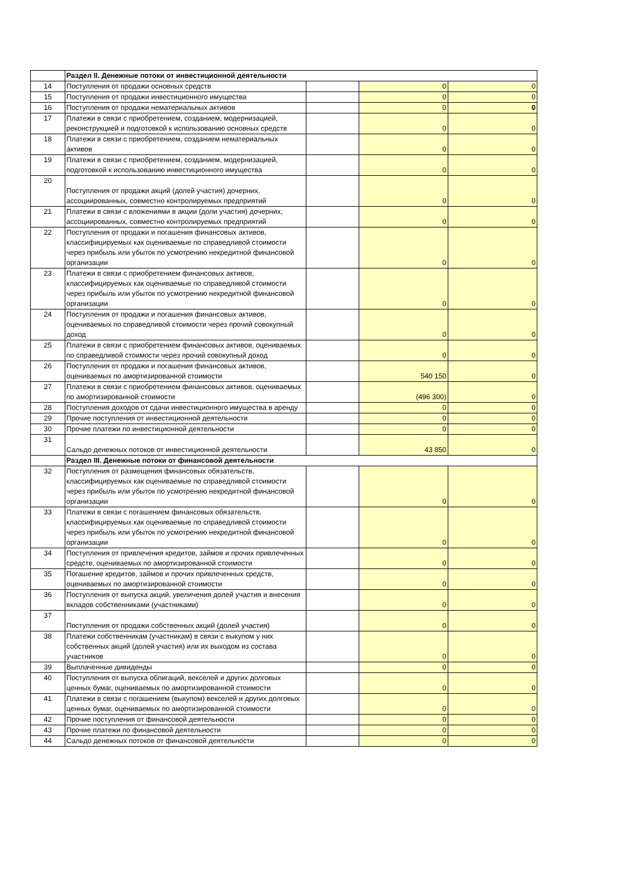| | Раздел II. Денежные потоки от инвестиционной деятельности | | | |
| 14 | Поступления от продажи основных средств | | 0 | 0 |
| 15 | Поступления от продажи инвестиционного имущества | | 0 | 0 |
| 16 | Поступления от продажи нематериальных активов | | 0 | 0 |
| 17 | Платежи в связи с приобретением, созданием, модернизацией, реконструкцией и подготовкой к использованию основных средств | | 0 | 0 |
| 18 | Платежи в связи с приобретением, созданием нематериальных активов | | 0 | 0 |
| 19 | Платежи в связи с приобретением, созданием, модернизацией, подготовкой к использованию инвестиционного имущества | | 0 | 0 |
| 20 | Поступления от продажи акций (долей участия) дочерних, ассоциированных, совместно контролируемых предприятий | | 0 | 0 |
| 21 | Платежи в связи с вложениями в акции (доли участия) дочерних, ассоциированных, совместно контролируемых предприятий | | 0 | 0 |
| 22 | Поступления от продажи и погашения финансовых активов, классифицируемых как оцениваемые по справедливой стоимости через прибыль или убыток по усмотрению некредитной финансовой организации | | 0 | 0 |
| 23 | Платежи в связи с приобретением финансовых активов, классифицируемых как оцениваемые по справедливой стоимости через прибыль или убыток по усмотрению некредитной финансовой организации | | 0 | 0 |
| 24 | Поступления от продажи и погашения финансовых активов, оцениваемых по справедливой стоимости через прочий совокупный доход | | 0 | 0 |
| 25 | Платежи в связи с приобретением финансовых активов, оцениваемых по справедливой стоимости через прочий совокупный доход | | 0 | 0 |
| 26 | Поступления от продажи и погашения финансовых активов, оцениваемых по амортизированной стоимости | | 540 150 | 0 |
| 27 | Платежи в связи с приобретением финансовых активов, оцениваемых по амортизированной стоимости | | (496 300) | 0 |
| 28 | Поступления доходов от сдачи инвестиционного имущества в аренду | | 0 | 0 |
| 29 | Прочие поступления от инвестиционной деятельности | | 0 | 0 |
| 30 | Прочие платежи по инвестиционной деятельности | | 0 | 0 |
| 31 | Сальдо денежных потоков от инвестиционной деятельности | | 43 850 | 0 |
| | Раздел III. Денежные потоки от финансовой деятельности | | | |
| 32 | Поступления от размещения финансовых обязательств, классифицируемых как оцениваемые по справедливой стоимости через прибыль или убыток по усмотрению некредитной финансовой организации | | 0 | 0 |
| 33 | Платежи в связи с погашением финансовых обязательств, классифицируемых как оцениваемые по справедливой стоимости через прибыль или убыток по усмотрению некредитной финансовой организации | | 0 | 0 |
| 34 | Поступления от привлечения кредитов, займов и прочих привлеченных средств, оцениваемых по амортизированной стоимости | | 0 | 0 |
| 35 | Погашение кредитов, займов и прочих привлеченных средств, оцениваемых по амортизированной стоимости | | 0 | 0 |
| 36 | Поступления от выпуска акций, увеличения долей участия и внесения вкладов собственниками (участниками) | | 0 | 0 |
| 37 | Поступления от продажи собственных акций (долей участия) | | 0 | 0 |
| 38 | Платежи собственникам (участникам) в связи с выкупом у них собственных акций (долей участия) или их выходом из состава участников | | 0 | 0 |
| 39 | Выплаченные дивиденды | | 0 | 0 |
| 40 | Поступления от выпуска облигаций, векселей и других долговых ценных бумаг, оцениваемых по амортизированной стоимости | | 0 | 0 |
| 41 | Платежи в связи с погашением (выкупом) векселей и других долговых ценных бумаг, оцениваемых по амортизированной стоимости | | 0 | 0 |
| 42 | Прочие поступления от финансовой деятельности | | 0 | 0 |
| 43 | Прочие платежи по финансовой деятельности | | 0 | 0 |
| 44 | Сальдо денежных потоков от финансовой деятельности | | 0 | 0 |